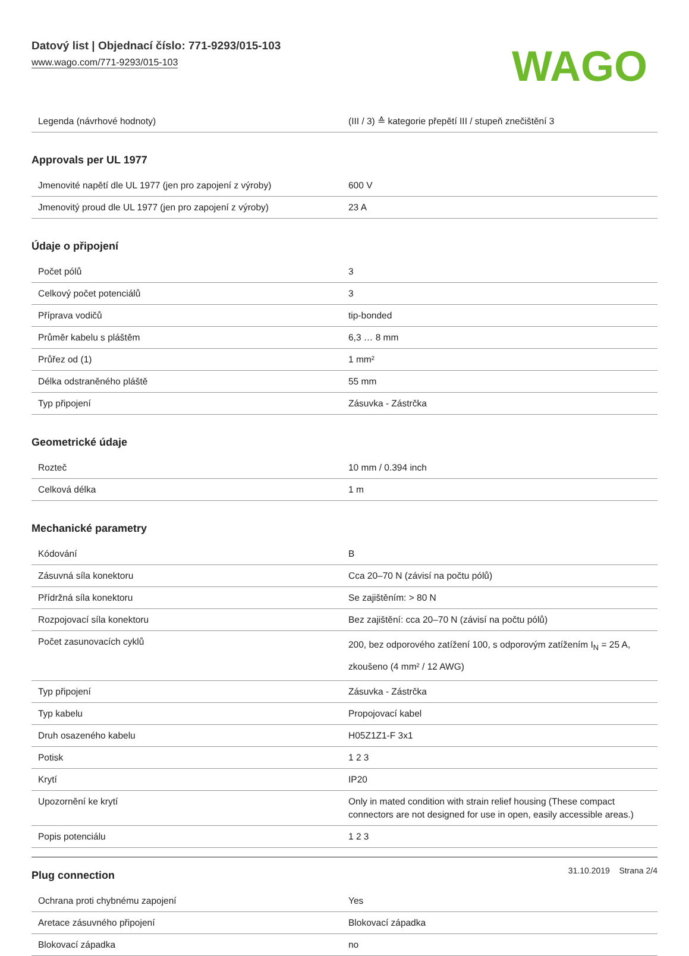Datový list | Objednací číslo: 771-9293/015-103
www.wago.com/771-9293/015-103
WAGO
| Legenda (návrhové hodnoty) | (III / 3) ≙ kategorie přepětí III / stupeň znečištění 3 |
Approvals per UL 1977
| Jmenovité napětí dle UL 1977 (jen pro zapojení z výroby) | 600 V |
| Jmenovitý proud dle UL 1977 (jen pro zapojení z výroby) | 23 A |
Údaje o připojení
| Počet pólů | 3 |
| Celkový počet potenciálů | 3 |
| Příprava vodičů | tip-bonded |
| Průměr kabelu s pláštěm | 6,3 … 8 mm |
| Průřez od (1) | 1 mm² |
| Délka odstraněného pláště | 55 mm |
| Typ připojení | Zásuvka - Zástrčka |
Geometrické údaje
| Rozteč | 10 mm / 0.394 inch |
| Celková délka | 1 m |
Mechanické parametry
| Kódování | B |
| Zásuvná síla konektoru | Cca 20–70 N (závisí na počtu pólů) |
| Přídržná síla konektoru | Se zajištěním: > 80 N |
| Rozpojovací síla konektoru | Bez zajištění: cca 20–70 N (závisí na počtu pólů) |
| Počet zasunovacích cyklů | 200, bez odporového zatížení 100, s odporovým zatížením I<sub>N</sub> = 25 A, zkoušeno (4 mm² / 12 AWG) |
| Typ připojení | Zásuvka - Zástrčka |
| Typ kabelu | Propojovací kabel |
| Druh osazeného kabelu | H05Z1Z1-F 3x1 |
| Potisk | 1 2 3 |
| Krytí | IP20 |
| Upozornění ke krytí | Only in mated condition with strain relief housing (These compact connectors are not designed for use in open, easily accessible areas.) |
| Popis potenciálu | 1 2 3 |
Plug connection
| Ochrana proti chybnému zapojení | Yes |
| Aretace zásuvného připojení | Blokovací západka |
| Blokovací západka | no |
31.10.2019 Strana 2/4